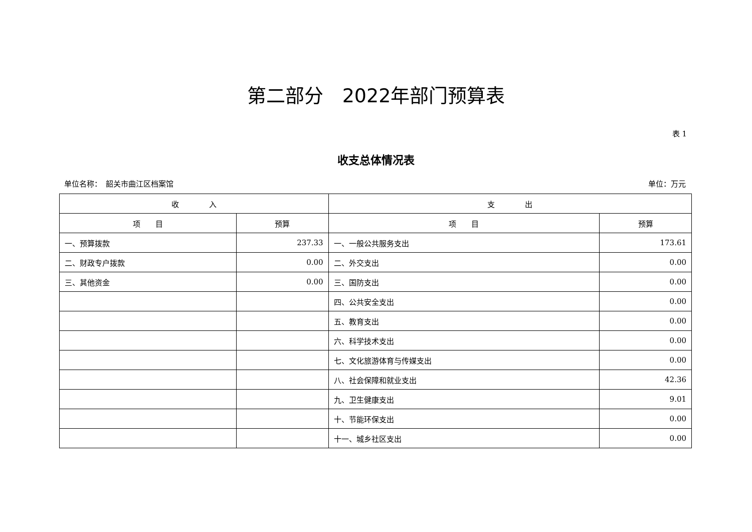第二部分　2022年部门预算表
表 1
收支总体情况表
单位名称：　韶关市曲江区档案馆 单位：万元
| 收 入 | | 支 出 | |
| --- | --- | --- | --- |
| 项 目 | 预算 | 项 目 | 预算 |
| 一、预算拨款 | 237.33 | 一、一般公共服务支出 | 173.61 |
| 二、财政专户拨款 | 0.00 | 二、外交支出 | 0.00 |
| 三、其他资金 | 0.00 | 三、国防支出 | 0.00 |
| | | 四、公共安全支出 | 0.00 |
| | | 五、教育支出 | 0.00 |
| | | 六、科学技术支出 | 0.00 |
| | | 七、文化旅游体育与传媒支出 | 0.00 |
| | | 八、社会保障和就业支出 | 42.36 |
| | | 九、卫生健康支出 | 9.01 |
| | | 十、节能环保支出 | 0.00 |
| | | 十一、城乡社区支出 | 0.00 |